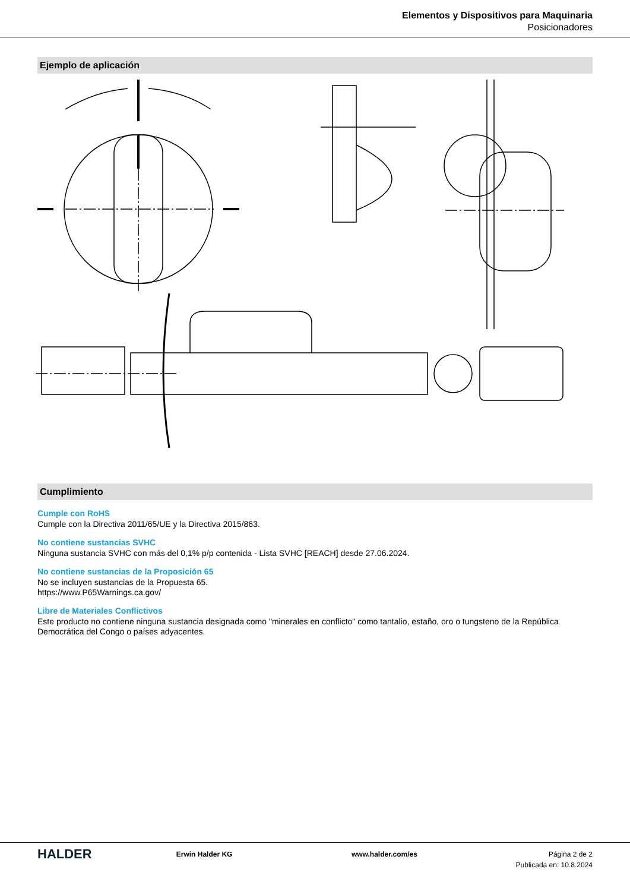Elementos y Dispositivos para Maquinaria
Posicionadores
Ejemplo de aplicación
Cumplimiento
Cumple con RoHS
Cumple con la Directiva 2011/65/UE y la Directiva 2015/863.
No contiene sustancias SVHC
Ninguna sustancia SVHC con más del 0,1% p/p contenida - Lista SVHC [REACH] desde 27.06.2024.
No contiene sustancias de la Proposición 65
No se incluyen sustancias de la Propuesta 65.
https://www.P65Warnings.ca.gov/
Libre de Materiales Conflictivos
Este producto no contiene ninguna sustancia designada como "minerales en conflicto" como tantalio, estaño, oro o tungsteno de la República Democrática del Congo o países adyacentes.
HALDER
Erwin Halder KG www.halder.com/es Página 2 de 2
Publicada en: 10.8.2024